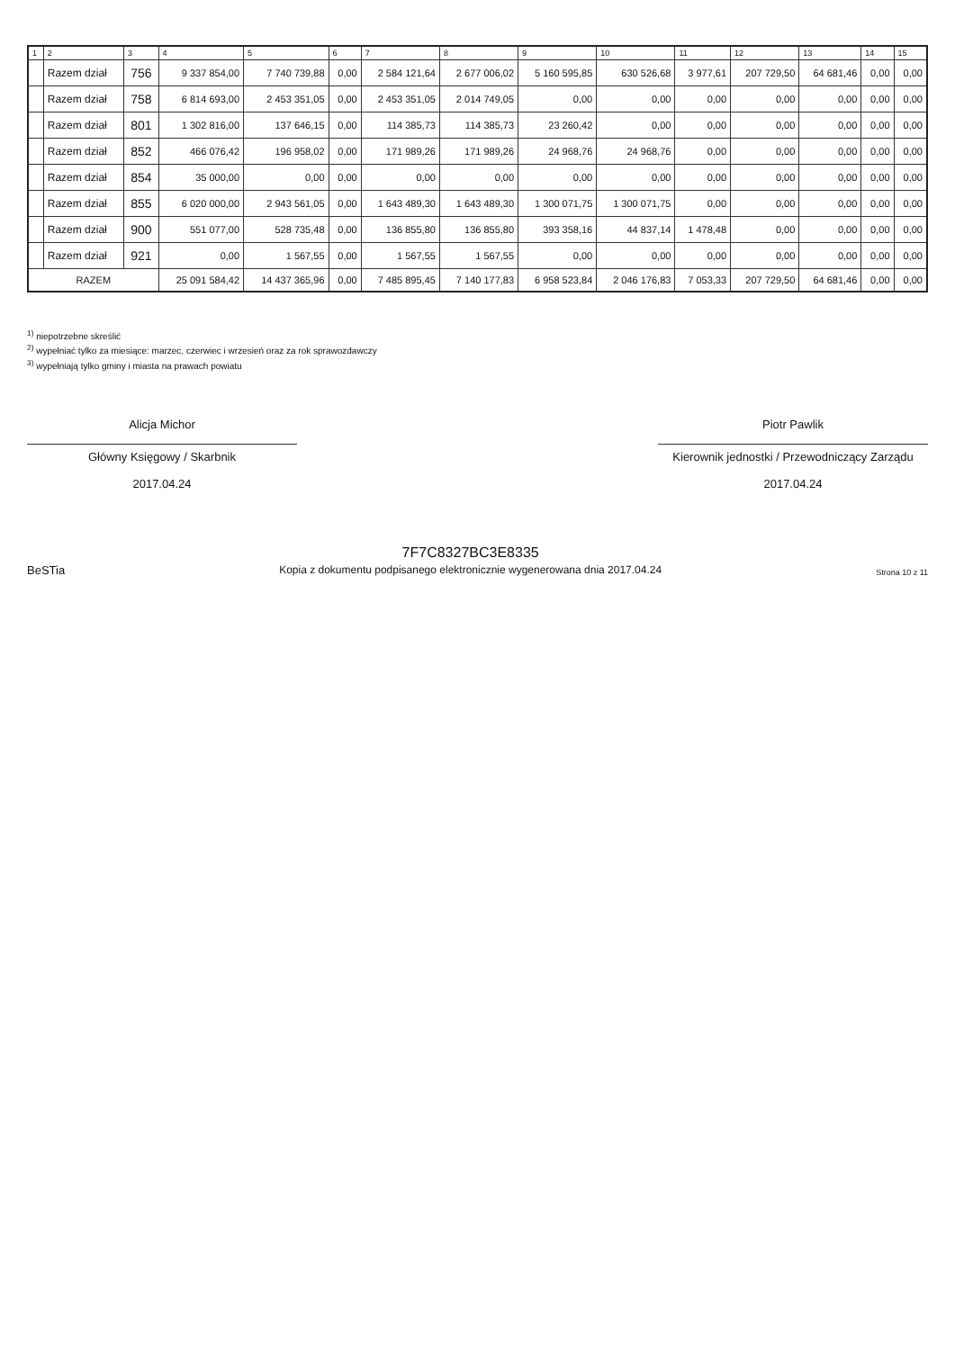| 1 | 2 | 3 | 4 | 5 | 6 | 7 | 8 | 9 | 10 | 11 | 12 | 13 | 14 | 15 |
| --- | --- | --- | --- | --- | --- | --- | --- | --- | --- | --- | --- | --- | --- | --- |
| | Razem dział | 756 | 9 337 854,00 | 7 740 739,88 | 0,00 | 2 584 121,64 | 2 677 006,02 | 5 160 595,85 | 630 526,68 | 3 977,61 | 207 729,50 | 64 681,46 | 0,00 | 0,00 |
| | Razem dział | 758 | 6 814 693,00 | 2 453 351,05 | 0,00 | 2 453 351,05 | 2 014 749,05 | 0,00 | 0,00 | 0,00 | 0,00 | 0,00 | 0,00 | 0,00 |
| | Razem dział | 801 | 1 302 816,00 | 137 646,15 | 0,00 | 114 385,73 | 114 385,73 | 23 260,42 | 0,00 | 0,00 | 0,00 | 0,00 | 0,00 | 0,00 |
| | Razem dział | 852 | 466 076,42 | 196 958,02 | 0,00 | 171 989,26 | 171 989,26 | 24 968,76 | 24 968,76 | 0,00 | 0,00 | 0,00 | 0,00 | 0,00 |
| | Razem dział | 854 | 35 000,00 | 0,00 | 0,00 | 0,00 | 0,00 | 0,00 | 0,00 | 0,00 | 0,00 | 0,00 | 0,00 | 0,00 |
| | Razem dział | 855 | 6 020 000,00 | 2 943 561,05 | 0,00 | 1 643 489,30 | 1 643 489,30 | 1 300 071,75 | 1 300 071,75 | 0,00 | 0,00 | 0,00 | 0,00 | 0,00 |
| | Razem dział | 900 | 551 077,00 | 528 735,48 | 0,00 | 136 855,80 | 136 855,80 | 393 358,16 | 44 837,14 | 1 478,48 | 0,00 | 0,00 | 0,00 | 0,00 |
| | Razem dział | 921 | 0,00 | 1 567,55 | 0,00 | 1 567,55 | 1 567,55 | 0,00 | 0,00 | 0,00 | 0,00 | 0,00 | 0,00 | 0,00 |
| RAZEM | | | 25 091 584,42 | 14 437 365,96 | 0,00 | 7 485 895,45 | 7 140 177,83 | 6 958 523,84 | 2 046 176,83 | 7 053,33 | 207 729,50 | 64 681,46 | 0,00 | 0,00 |
<sup>1)</sup> niepotrzebne skreślić
<sup>2)</sup> wypełniać tylko za miesiące: marzec, czerwiec i wrzesień oraz za rok sprawozdawczy
<sup>3)</sup> wypełniają tylko gminy i miasta na prawach powiatu
Alicja Michor
Główny Księgowy / Skarbnik
2017.04.24
Piotr Pawlik
Kierownik jednostki / Przewodniczący Zarządu
2017.04.24
BeSTia
7F7C8327BC3E8335
Kopia z dokumentu podpisanego elektronicznie wygenerowana dnia 2017.04.24
Strona 10 z 11